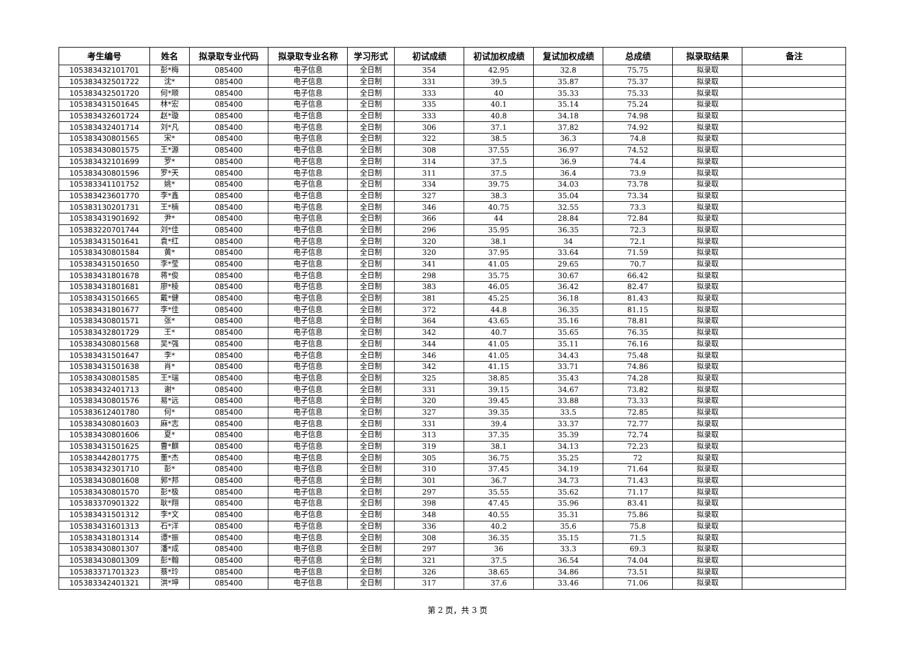| 考生编号 | 姓名 | 拟录取专业代码 | 拟录取专业名称 | 学习形式 | 初试成绩 | 初试加权成绩 | 复试加权成绩 | 总成绩 | 拟录取结果 | 备注 |
| --- | --- | --- | --- | --- | --- | --- | --- | --- | --- | --- |
| 105383432101701 | 彭*梅 | 085400 | 电子信息 | 全日制 | 354 | 42.95 | 32.8 | 75.75 | 拟录取 | |
| 105383432501722 | 沈* | 085400 | 电子信息 | 全日制 | 331 | 39.5 | 35.87 | 75.37 | 拟录取 | |
| 105383432501720 | 何*顺 | 085400 | 电子信息 | 全日制 | 333 | 40 | 35.33 | 75.33 | 拟录取 | |
| 105383431501645 | 林*宏 | 085400 | 电子信息 | 全日制 | 335 | 40.1 | 35.14 | 75.24 | 拟录取 | |
| 105383432601724 | 赵*璇 | 085400 | 电子信息 | 全日制 | 333 | 40.8 | 34.18 | 74.98 | 拟录取 | |
| 105383432401714 | 刘*凡 | 085400 | 电子信息 | 全日制 | 306 | 37.1 | 37.82 | 74.92 | 拟录取 | |
| 105383430801565 | 宋* | 085400 | 电子信息 | 全日制 | 322 | 38.5 | 36.3 | 74.8 | 拟录取 | |
| 105383430801575 | 王*源 | 085400 | 电子信息 | 全日制 | 308 | 37.55 | 36.97 | 74.52 | 拟录取 | |
| 105383432101699 | 罗* | 085400 | 电子信息 | 全日制 | 314 | 37.5 | 36.9 | 74.4 | 拟录取 | |
| 105383430801596 | 罗*天 | 085400 | 电子信息 | 全日制 | 311 | 37.5 | 36.4 | 73.9 | 拟录取 | |
| 105383341101752 | 姚* | 085400 | 电子信息 | 全日制 | 334 | 39.75 | 34.03 | 73.78 | 拟录取 | |
| 105383423601770 | 李*鑫 | 085400 | 电子信息 | 全日制 | 327 | 38.3 | 35.04 | 73.34 | 拟录取 | |
| 105383130201731 | 王*楠 | 085400 | 电子信息 | 全日制 | 346 | 40.75 | 32.55 | 73.3 | 拟录取 | |
| 105383431901692 | 尹* | 085400 | 电子信息 | 全日制 | 366 | 44 | 28.84 | 72.84 | 拟录取 | |
| 105383220701744 | 刘*佳 | 085400 | 电子信息 | 全日制 | 296 | 35.95 | 36.35 | 72.3 | 拟录取 | |
| 105383431501641 | 袁*红 | 085400 | 电子信息 | 全日制 | 320 | 38.1 | 34 | 72.1 | 拟录取 | |
| 105383430801584 | 黄* | 085400 | 电子信息 | 全日制 | 320 | 37.95 | 33.64 | 71.59 | 拟录取 | |
| 105383431501650 | 李*莹 | 085400 | 电子信息 | 全日制 | 341 | 41.05 | 29.65 | 70.7 | 拟录取 | |
| 105383431801678 | 蒋*俊 | 085400 | 电子信息 | 全日制 | 298 | 35.75 | 30.67 | 66.42 | 拟录取 | |
| 105383431801681 | 廖*棱 | 085400 | 电子信息 | 全日制 | 383 | 46.05 | 36.42 | 82.47 | 拟录取 | |
| 105383431501665 | 戴*健 | 085400 | 电子信息 | 全日制 | 381 | 45.25 | 36.18 | 81.43 | 拟录取 | |
| 105383431801677 | 李*佳 | 085400 | 电子信息 | 全日制 | 372 | 44.8 | 36.35 | 81.15 | 拟录取 | |
| 105383430801571 | 张* | 085400 | 电子信息 | 全日制 | 364 | 43.65 | 35.16 | 78.81 | 拟录取 | |
| 105383432801729 | 王* | 085400 | 电子信息 | 全日制 | 342 | 40.7 | 35.65 | 76.35 | 拟录取 | |
| 105383430801568 | 吴*强 | 085400 | 电子信息 | 全日制 | 344 | 41.05 | 35.11 | 76.16 | 拟录取 | |
| 105383431501647 | 李* | 085400 | 电子信息 | 全日制 | 346 | 41.05 | 34.43 | 75.48 | 拟录取 | |
| 105383431501638 | 肖* | 085400 | 电子信息 | 全日制 | 342 | 41.15 | 33.71 | 74.86 | 拟录取 | |
| 105383430801585 | 王*瑞 | 085400 | 电子信息 | 全日制 | 325 | 38.85 | 35.43 | 74.28 | 拟录取 | |
| 105383432401713 | 谢* | 085400 | 电子信息 | 全日制 | 331 | 39.15 | 34.67 | 73.82 | 拟录取 | |
| 105383430801576 | 易*远 | 085400 | 电子信息 | 全日制 | 320 | 39.45 | 33.88 | 73.33 | 拟录取 | |
| 105383612401780 | 何* | 085400 | 电子信息 | 全日制 | 327 | 39.35 | 33.5 | 72.85 | 拟录取 | |
| 105383430801603 | 麻*志 | 085400 | 电子信息 | 全日制 | 331 | 39.4 | 33.37 | 72.77 | 拟录取 | |
| 105383430801606 | 夏* | 085400 | 电子信息 | 全日制 | 313 | 37.35 | 35.39 | 72.74 | 拟录取 | |
| 105383431501625 | 曹*麒 | 085400 | 电子信息 | 全日制 | 319 | 38.1 | 34.13 | 72.23 | 拟录取 | |
| 105383442801775 | 董*杰 | 085400 | 电子信息 | 全日制 | 305 | 36.75 | 35.25 | 72 | 拟录取 | |
| 105383432301710 | 彭* | 085400 | 电子信息 | 全日制 | 310 | 37.45 | 34.19 | 71.64 | 拟录取 | |
| 105383430801608 | 郭*邦 | 085400 | 电子信息 | 全日制 | 301 | 36.7 | 34.73 | 71.43 | 拟录取 | |
| 105383430801570 | 彭*极 | 085400 | 电子信息 | 全日制 | 297 | 35.55 | 35.62 | 71.17 | 拟录取 | |
| 105383370901322 | 耿*翔 | 085400 | 电子信息 | 全日制 | 398 | 47.45 | 35.96 | 83.41 | 拟录取 | |
| 105383431501312 | 李*文 | 085400 | 电子信息 | 全日制 | 348 | 40.55 | 35.31 | 75.86 | 拟录取 | |
| 105383431601313 | 石*洋 | 085400 | 电子信息 | 全日制 | 336 | 40.2 | 35.6 | 75.8 | 拟录取 | |
| 105383431801314 | 谭*振 | 085400 | 电子信息 | 全日制 | 308 | 36.35 | 35.15 | 71.5 | 拟录取 | |
| 105383430801307 | 潘*成 | 085400 | 电子信息 | 全日制 | 297 | 36 | 33.3 | 69.3 | 拟录取 | |
| 105383430801309 | 彭*翰 | 085400 | 电子信息 | 全日制 | 321 | 37.5 | 36.54 | 74.04 | 拟录取 | |
| 105383371701323 | 蔡*玲 | 085400 | 电子信息 | 全日制 | 326 | 38.65 | 34.86 | 73.51 | 拟录取 | |
| 105383342401321 | 洪*坤 | 085400 | 电子信息 | 全日制 | 317 | 37.6 | 33.46 | 71.06 | 拟录取 | |
第 2 页，共 3 页